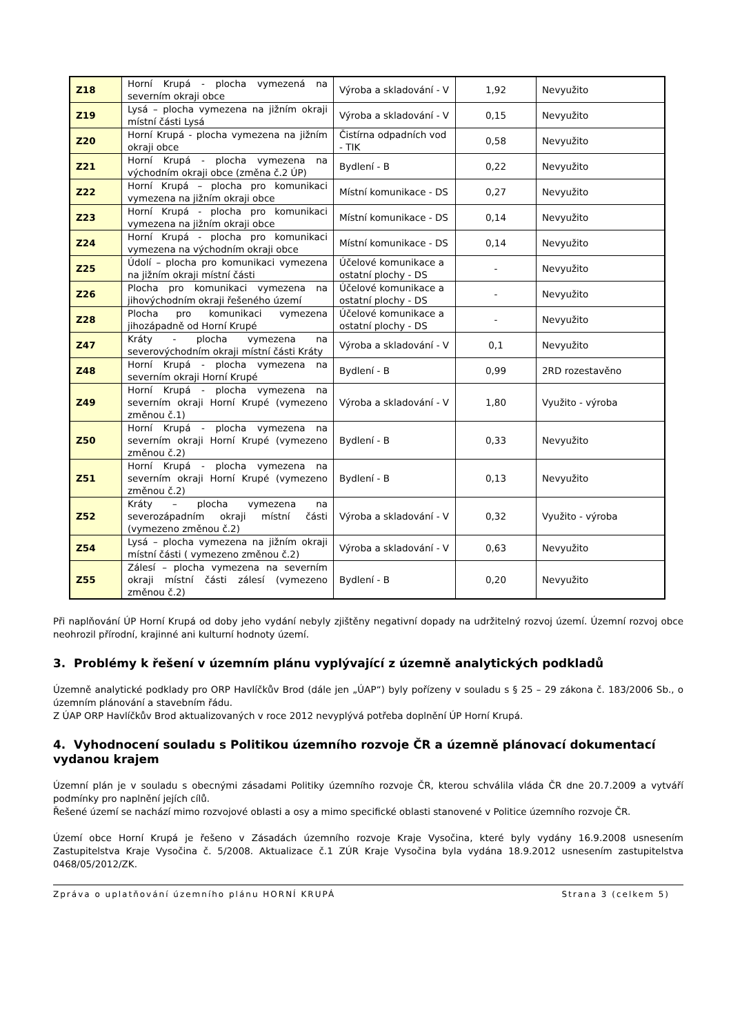| Z18 | Horní Krupá - plocha vymezená na severním okraji obce | Výroba a skladování - V | 1,92 | Nevyužito |
| Z19 | Lysá – plocha vymezena na jižním okraji místní části Lysá | Výroba a skladování - V | 0,15 | Nevyužito |
| Z20 | Horní Krupá - plocha vymezena na jižním okraji obce | Čistírna odpadních vod - TIK | 0,58 | Nevyužito |
| Z21 | Horní Krupá - plocha vymezena na východním okraji obce (změna č.2 ÚP) | Bydlení - B | 0,22 | Nevyužito |
| Z22 | Horní Krupá – plocha pro komunikaci vymezena na jižním okraji obce | Místní komunikace - DS | 0,27 | Nevyužito |
| Z23 | Horní Krupá - plocha pro komunikaci vymezena na jižním okraji obce | Místní komunikace - DS | 0,14 | Nevyužito |
| Z24 | Horní Krupá - plocha pro komunikaci vymezena na východním okraji obce | Místní komunikace - DS | 0,14 | Nevyužito |
| Z25 | Údolí – plocha pro komunikaci vymezena na jižním okraji místní části | Účelové komunikace a ostatní plochy - DS | - | Nevyužito |
| Z26 | Plocha pro komunikaci vymezena na jihovýchodním okraji řešeného území | Účelové komunikace a ostatní plochy - DS | - | Nevyužito |
| Z28 | Plocha pro komunikaci vymezena jihozápadně od Horní Krupé | Účelové komunikace a ostatní plochy - DS | - | Nevyužito |
| Z47 | Kráty - plocha vymezena na severovýchodním okraji místní části Kráty | Výroba a skladování - V | 0,1 | Nevyužito |
| Z48 | Horní Krupá - plocha vymezena na severním okraji Horní Krupé | Bydlení - B | 0,99 | 2RD rozestavěno |
| Z49 | Horní Krupá - plocha vymezena na severním okraji Horní Krupé (vymezeno změnou č.1) | Výroba a skladování - V | 1,80 | Využito - výroba |
| Z50 | Horní Krupá - plocha vymezena na severním okraji Horní Krupé (vymezeno změnou č.2) | Bydlení - B | 0,33 | Nevyužito |
| Z51 | Horní Krupá - plocha vymezena na severním okraji Horní Krupé (vymezeno změnou č.2) | Bydlení - B | 0,13 | Nevyužito |
| Z52 | Kráty – plocha vymezena na severozápadním okraji místní části (vymezeno změnou č.2) | Výroba a skladování - V | 0,32 | Využito - výroba |
| Z54 | Lysá – plocha vymezena na jižním okraji místní části ( vymezeno změnou č.2) | Výroba a skladování - V | 0,63 | Nevyužito |
| Z55 | Zálesí – plocha vymezena na severním okraji místní části zálesí (vymezeno změnou č.2) | Bydlení - B | 0,20 | Nevyužito |
Při naplňování ÚP Horní Krupá od doby jeho vydání nebyly zjištěny negativní dopady na udržitelný rozvoj území. Územní rozvoj obce neohrozil přírodní, krajinné ani kulturní hodnoty území.
3. Problémy k řešení v územním plánu vyplývající z územně analytických podkladů
Územně analytické podklady pro ORP Havlíčkův Brod (dále jen „ÚAP“) byly pořízeny v souladu s § 25 – 29 zákona č. 183/2006 Sb., o územním plánování a stavebním řádu.
Z ÚAP ORP Havlíčkův Brod aktualizovaných v roce 2012 nevyplývá potřeba doplnění ÚP Horní Krupá.
4. Vyhodnocení souladu s Politikou územního rozvoje ČR a územně plánovací dokumentací vydanou krajem
Územní plán je v souladu s obecnými zásadami Politiky územního rozvoje ČR, kterou schválila vláda ČR dne 20.7.2009 a vytváří podmínky pro naplnění jejích cílů.
Řešené území se nachází mimo rozvojové oblasti a osy a mimo specifické oblasti stanovené v Politice územního rozvoje ČR.
Území obce Horní Krupá je řešeno v Zásadách územního rozvoje Kraje Vysočina, které byly vydány 16.9.2008 usnesením Zastupitelstva Kraje Vysočina č. 5/2008. Aktualizace č.1 ZÚR Kraje Vysočina byla vydána 18.9.2012 usnesením zastupitelstva 0468/05/2012/ZK.
Zpráva o uplatňování územního plánu HORNÍ KRUPÁ Strana 3 (celkem 5)